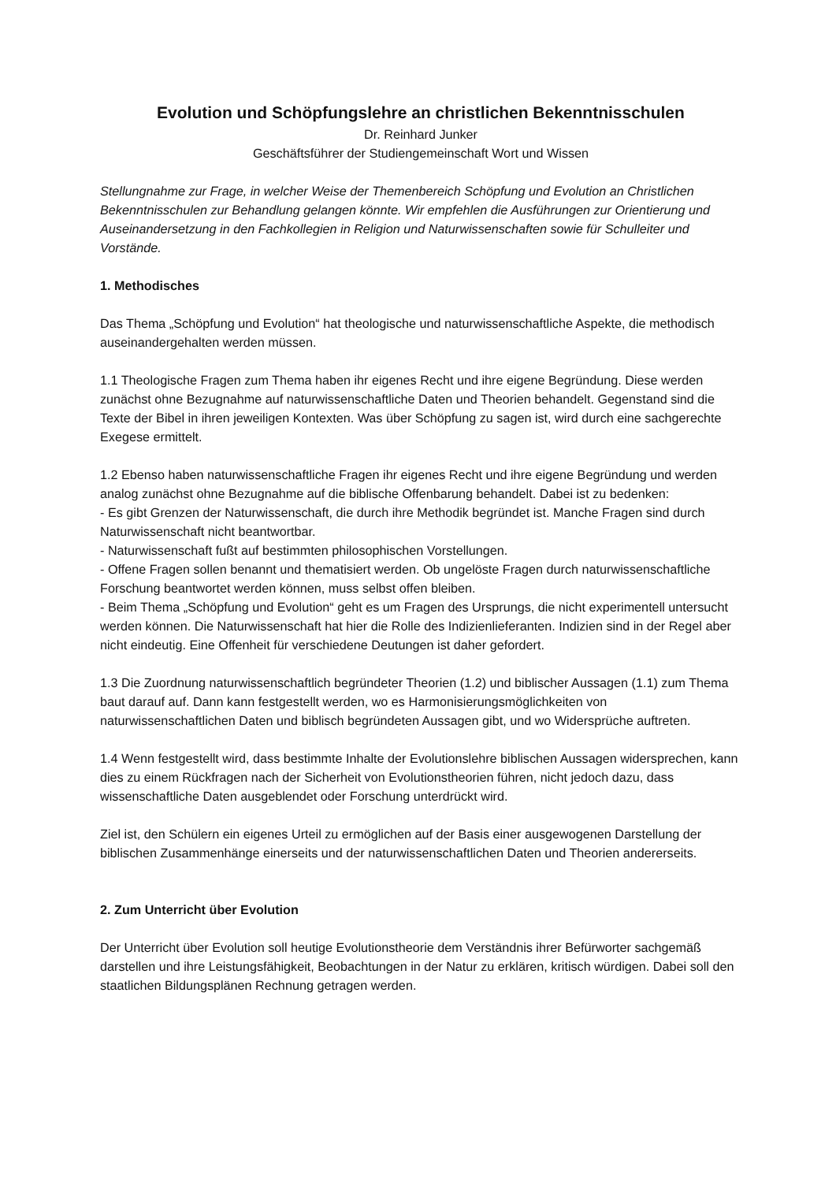Evolution und Schöpfungslehre an christlichen Bekenntnisschulen
Dr. Reinhard Junker
Geschäftsführer der Studiengemeinschaft Wort und Wissen
Stellungnahme zur Frage, in welcher Weise der Themenbereich Schöpfung und Evolution an Christlichen Bekenntnisschulen zur Behandlung gelangen könnte. Wir empfehlen die Ausführungen zur Orientierung und Auseinandersetzung in den Fachkollegien in Religion und Naturwissenschaften sowie für Schulleiter und Vorstände.
1. Methodisches
Das Thema „Schöpfung und Evolution“ hat theologische und naturwissenschaftliche Aspekte, die methodisch auseinandergehalten werden müssen.
1.1 Theologische Fragen zum Thema haben ihr eigenes Recht und ihre eigene Begründung. Diese werden zunächst ohne Bezugnahme auf naturwissenschaftliche Daten und Theorien behandelt. Gegenstand sind die Texte der Bibel in ihren jeweiligen Kontexten. Was über Schöpfung zu sagen ist, wird durch eine sachgerechte Exegese ermittelt.
1.2 Ebenso haben naturwissenschaftliche Fragen ihr eigenes Recht und ihre eigene Begründung und werden analog zunächst ohne Bezugnahme auf die biblische Offenbarung behandelt. Dabei ist zu bedenken:
- Es gibt Grenzen der Naturwissenschaft, die durch ihre Methodik begründet ist. Manche Fragen sind durch Naturwissenschaft nicht beantwortbar.
- Naturwissenschaft fußt auf bestimmten philosophischen Vorstellungen.
- Offene Fragen sollen benannt und thematisiert werden. Ob ungelöste Fragen durch naturwissenschaftliche Forschung beantwortet werden können, muss selbst offen bleiben.
- Beim Thema „Schöpfung und Evolution“ geht es um Fragen des Ursprungs, die nicht experimentell untersucht werden können. Die Naturwissenschaft hat hier die Rolle des Indizienlieferanten. Indizien sind in der Regel aber nicht eindeutig. Eine Offenheit für verschiedene Deutungen ist daher gefordert.
1.3 Die Zuordnung naturwissenschaftlich begründeter Theorien (1.2) und biblischer Aussagen (1.1) zum Thema baut darauf auf. Dann kann festgestellt werden, wo es Harmonisierungsmöglichkeiten von naturwissenschaftlichen Daten und biblisch begründeten Aussagen gibt, und wo Widersprüche auftreten.
1.4 Wenn festgestellt wird, dass bestimmte Inhalte der Evolutionslehre biblischen Aussagen widersprechen, kann dies zu einem Rückfragen nach der Sicherheit von Evolutionstheorien führen, nicht jedoch dazu, dass wissenschaftliche Daten ausgeblendet oder Forschung unterdrückt wird.
Ziel ist, den Schülern ein eigenes Urteil zu ermöglichen auf der Basis einer ausgewogenen Darstellung der biblischen Zusammenhänge einerseits und der naturwissenschaftlichen Daten und Theorien andererseits.
2. Zum Unterricht über Evolution
Der Unterricht über Evolution soll heutige Evolutionstheorie dem Verständnis ihrer Befürworter sachgemäß darstellen und ihre Leistungsfähigkeit, Beobachtungen in der Natur zu erklären, kritisch würdigen. Dabei soll den staatlichen Bildungsplänen Rechnung getragen werden.